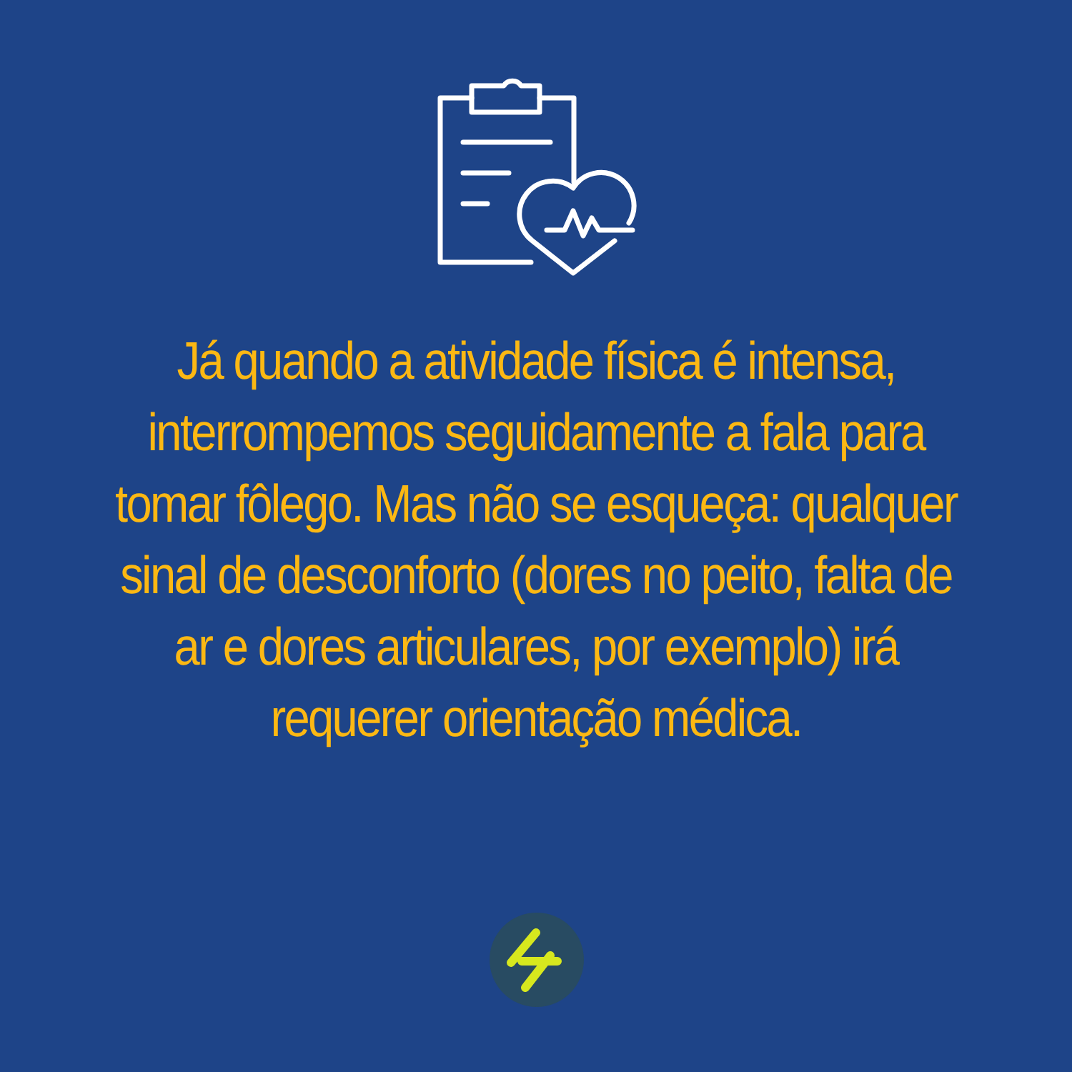Já quando a atividade física é intensa, interrompemos seguidamente a fala para tomar fôlego. Mas não se esqueça: qualquer sinal de desconforto (dores no peito, falta de ar e dores articulares, por exemplo) irá requerer orientação médica.